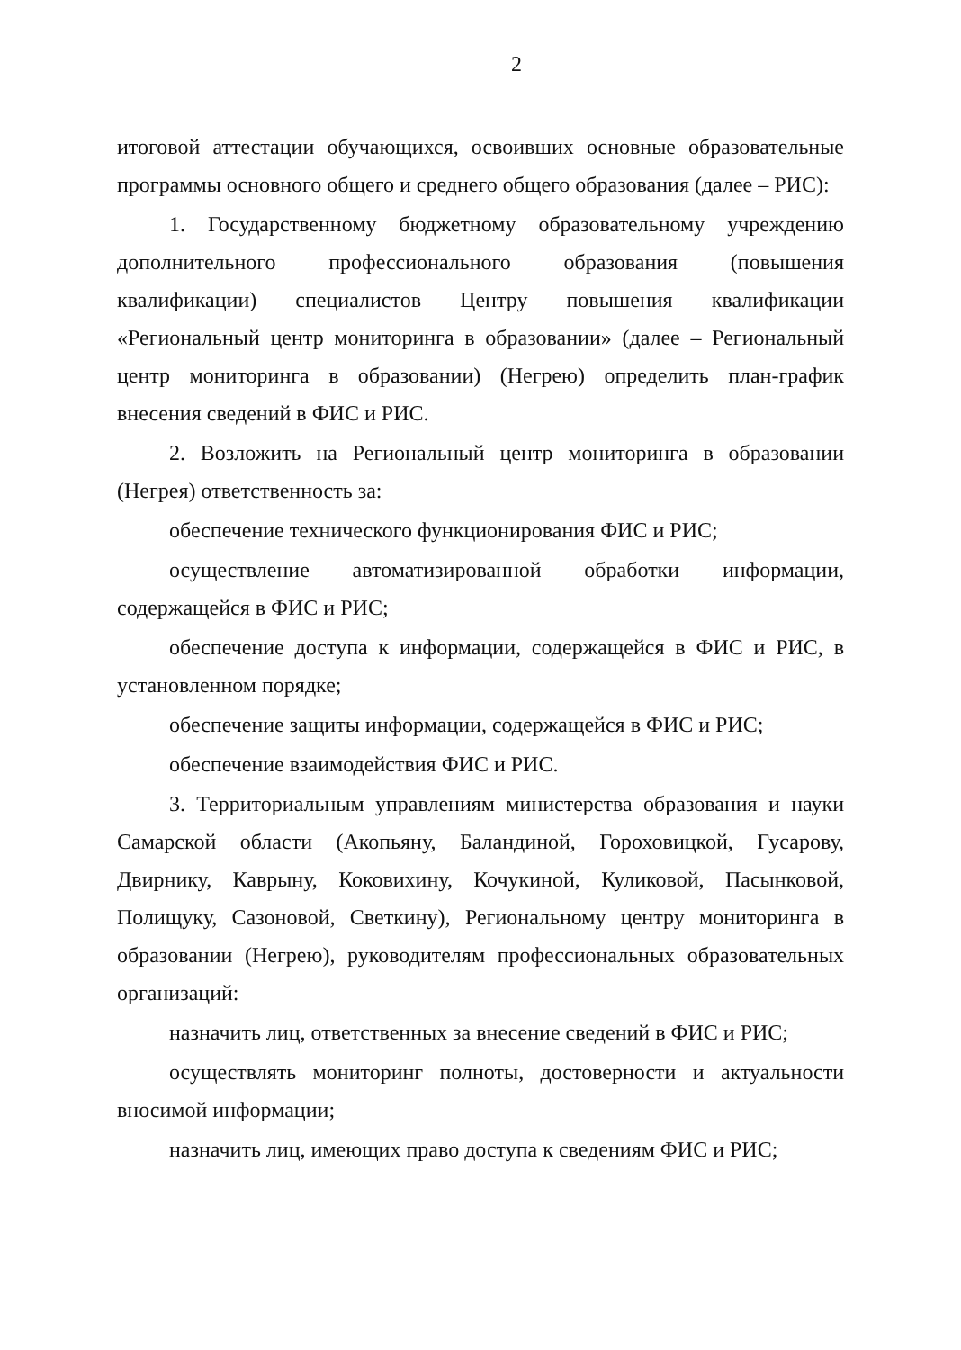2
итоговой аттестации обучающихся, освоивших основные образовательные программы основного общего и среднего общего образования (далее – РИС):
1. Государственному бюджетному образовательному учреждению дополнительного профессионального образования (повышения квалификации) специалистов Центру повышения квалификации «Региональный центр мониторинга в образовании» (далее – Региональный центр мониторинга в образовании) (Негрею) определить план-график внесения сведений в ФИС и РИС.
2. Возложить на Региональный центр мониторинга в образовании (Негрея) ответственность за:
обеспечение технического функционирования ФИС и РИС;
осуществление автоматизированной обработки информации, содержащейся в ФИС и РИС;
обеспечение доступа к информации, содержащейся в ФИС и РИС, в установленном порядке;
обеспечение защиты информации, содержащейся в ФИС и РИС;
обеспечение взаимодействия ФИС и РИС.
3. Территориальным управлениям министерства образования и науки Самарской области (Акопьяну, Баландиной, Гороховицкой, Гусарову, Двирнику, Каврыну, Коковихину, Кочукиной, Куликовой, Пасынковой, Полищуку, Сазоновой, Светкину), Региональному центру мониторинга в образовании (Негрею), руководителям профессиональных образовательных организаций:
назначить лиц, ответственных за внесение сведений в ФИС и РИС;
осуществлять мониторинг полноты, достоверности и актуальности вносимой информации;
назначить лиц, имеющих право доступа к сведениям ФИС и РИС;